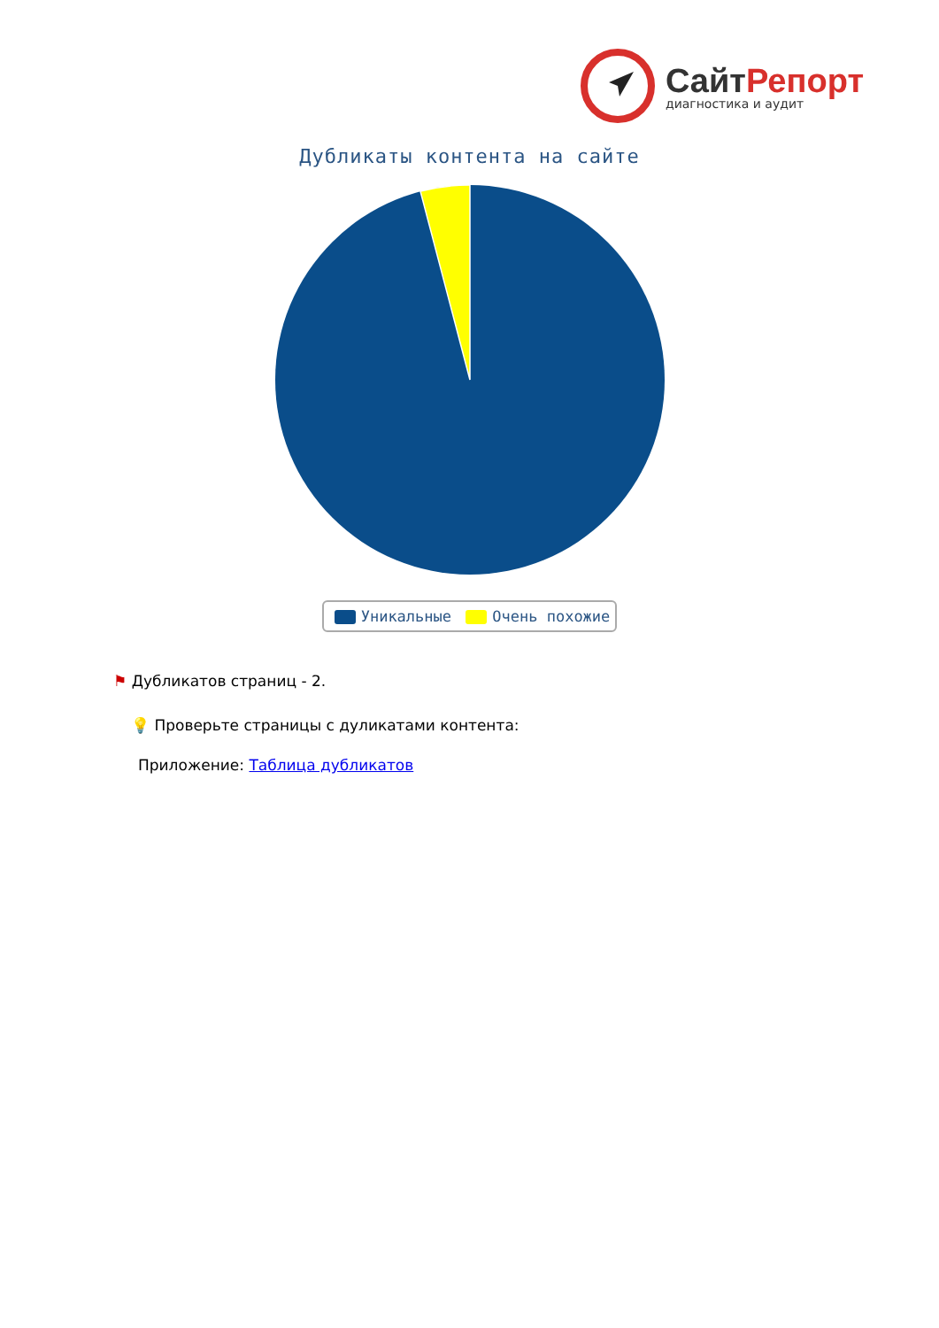СайтРепорт
диагностика и аудит
Дубликаты контента на сайте
Уникальные Очень похожие
⚑ Дубликатов страниц - 2.
💡 Проверьте страницы с дуликатами контента:
Приложение: Таблица дубликатов